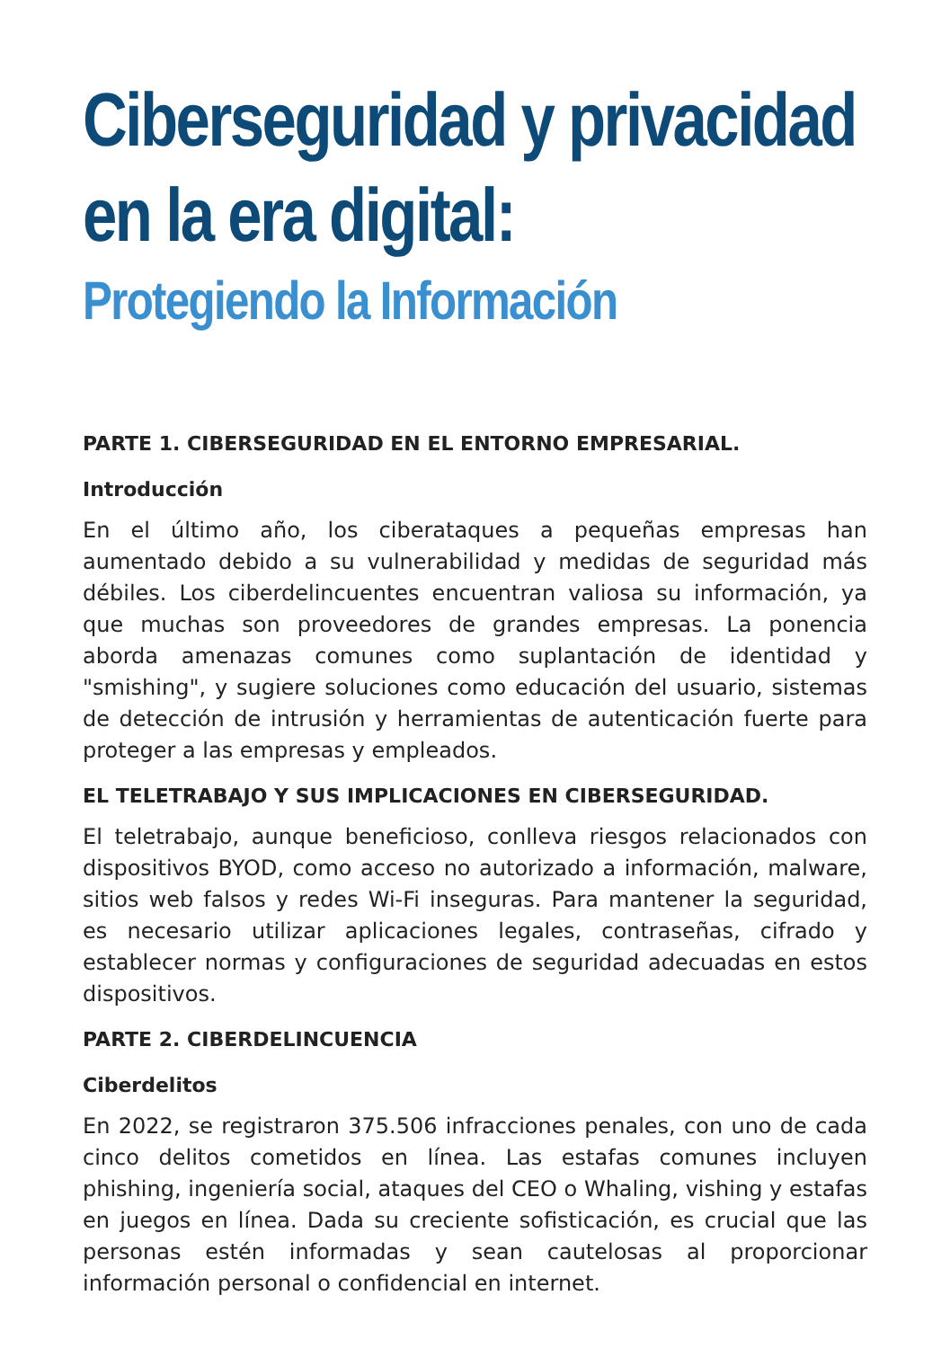Ciberseguridad y privacidad en la era digital:
Protegiendo la Información
PARTE 1. CIBERSEGURIDAD EN EL ENTORNO EMPRESARIAL.
Introducción
En el último año, los ciberataques a pequeñas empresas han aumentado debido a su vulnerabilidad y medidas de seguridad más débiles. Los ciberdelincuentes encuentran valiosa su información, ya que muchas son proveedores de grandes empresas. La ponencia aborda amenazas comunes como suplantación de identidad y "smishing", y sugiere soluciones como educación del usuario, sistemas de detección de intrusión y herramientas de autenticación fuerte para proteger a las empresas y empleados.
EL TELETRABAJO Y SUS IMPLICACIONES EN CIBERSEGURIDAD.
El teletrabajo, aunque beneficioso, conlleva riesgos relacionados con dispositivos BYOD, como acceso no autorizado a información, malware, sitios web falsos y redes Wi-Fi inseguras. Para mantener la seguridad, es necesario utilizar aplicaciones legales, contraseñas, cifrado y establecer normas y configuraciones de seguridad adecuadas en estos dispositivos.
PARTE 2. CIBERDELINCUENCIA
Ciberdelitos
En 2022, se registraron 375.506 infracciones penales, con uno de cada cinco delitos cometidos en línea. Las estafas comunes incluyen phishing, ingeniería social, ataques del CEO o Whaling, vishing y estafas en juegos en línea. Dada su creciente sofisticación, es crucial que las personas estén informadas y sean cautelosas al proporcionar información personal o confidencial en internet.